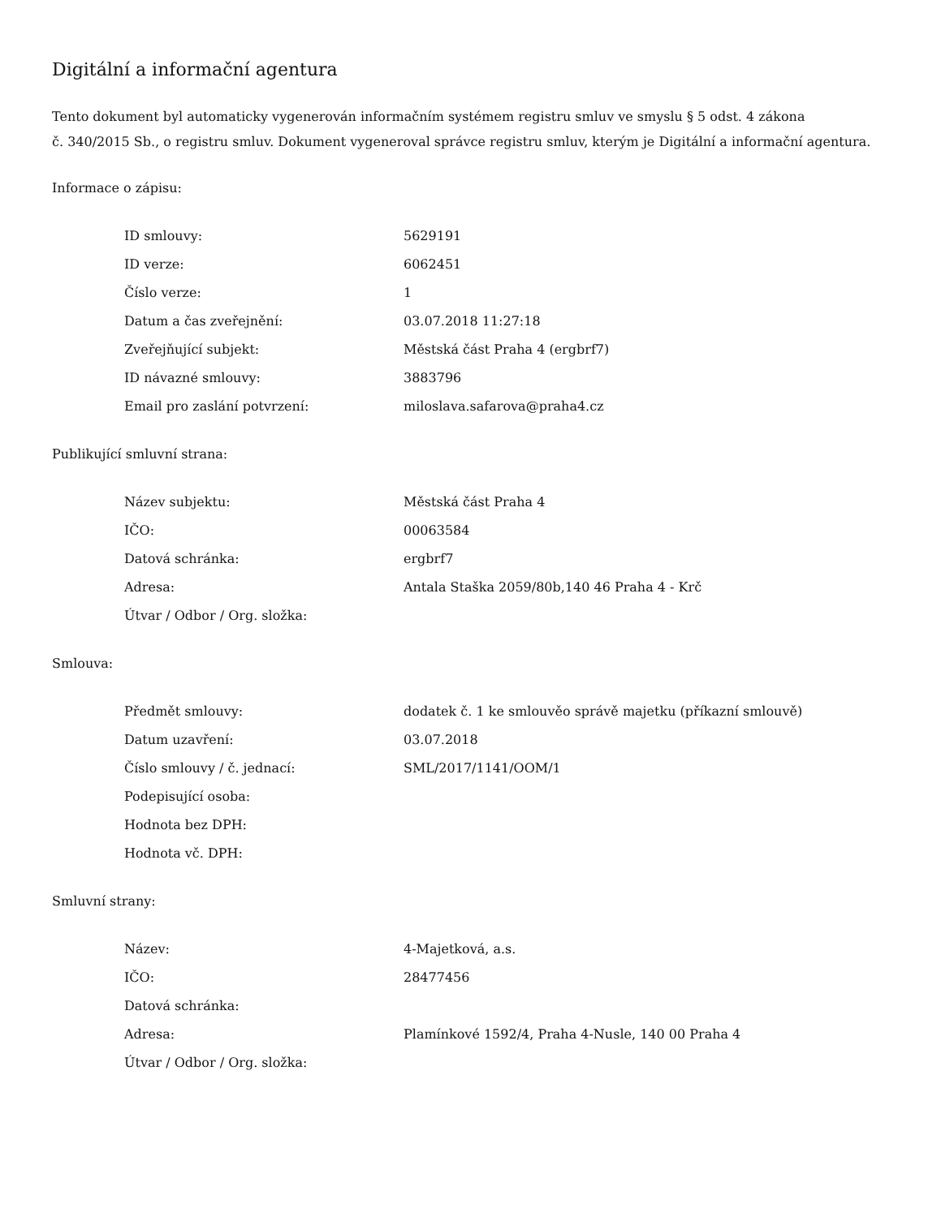Digitální a informační agentura
Tento dokument byl automaticky vygenerován informačním systémem registru smluv ve smyslu § 5 odst. 4 zákona
č. 340/2015 Sb., o registru smluv. Dokument vygeneroval správce registru smluv, kterým je Digitální a informační agentura.
Informace o zápisu:
| ID smlouvy: | 5629191 |
| ID verze: | 6062451 |
| Číslo verze: | 1 |
| Datum a čas zveřejnění: | 03.07.2018 11:27:18 |
| Zveřejňující subjekt: | Městská část Praha 4 (ergbrf7) |
| ID návazné smlouvy: | 3883796 |
| Email pro zaslání potvrzení: | miloslava.safarova@praha4.cz |
Publikující smluvní strana:
| Název subjektu: | Městská část Praha 4 |
| IČO: | 00063584 |
| Datová schránka: | ergbrf7 |
| Adresa: | Antala Staška 2059/80b,140 46 Praha 4 - Krč |
| Útvar / Odbor / Org. složka: | |
Smlouva:
| Předmět smlouvy: | dodatek č. 1 ke smlouvěo správě majetku (příkazní smlouvě) |
| Datum uzavření: | 03.07.2018 |
| Číslo smlouvy / č. jednací: | SML/2017/1141/OOM/1 |
| Podepisující osoba: | |
| Hodnota bez DPH: | |
| Hodnota vč. DPH: | |
Smluvní strany:
| Název: | 4-Majetková, a.s. |
| IČO: | 28477456 |
| Datová schránka: | |
| Adresa: | Plamínkové 1592/4, Praha 4-Nusle, 140 00 Praha 4 |
| Útvar / Odbor / Org. složka: | |